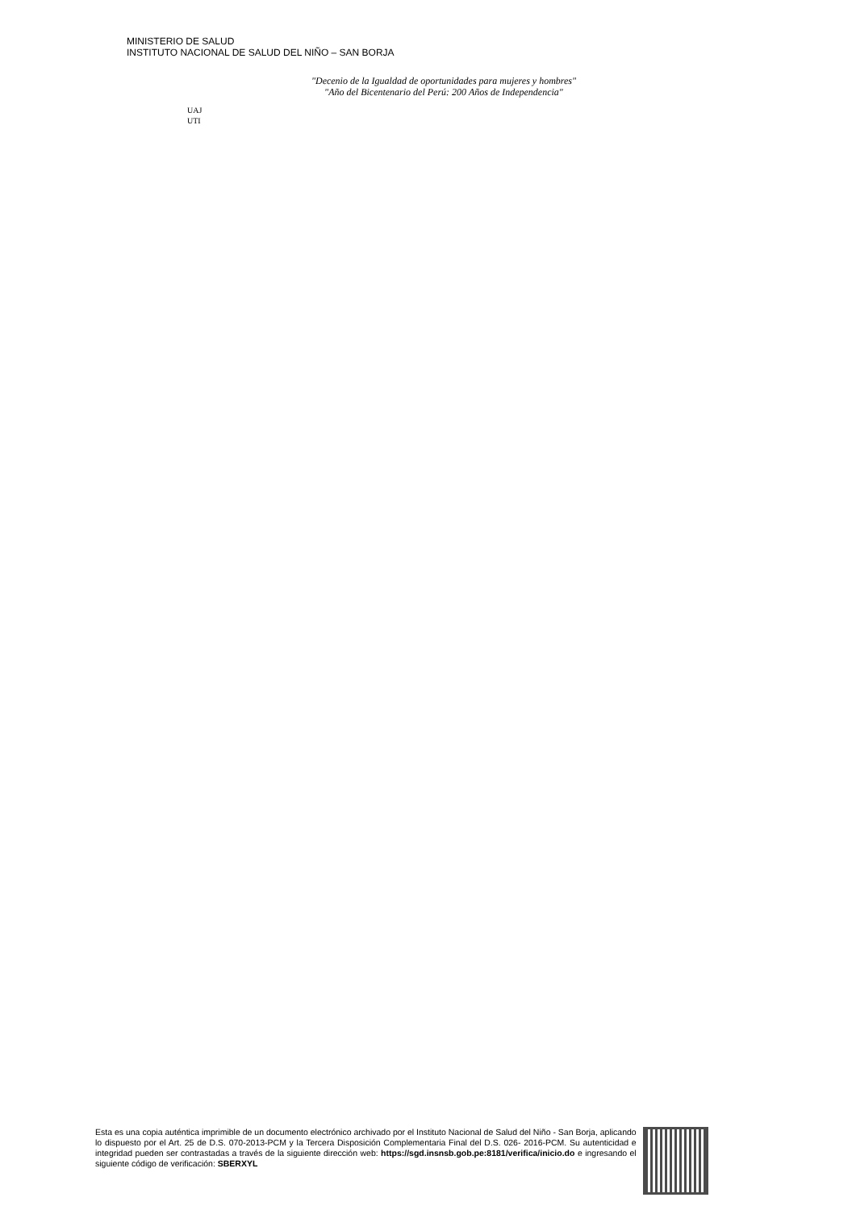MINISTERIO DE SALUD
INSTITUTO NACIONAL DE SALUD DEL NIÑO – SAN BORJA
"Decenio de la Igualdad de oportunidades para mujeres y hombres"
"Año del Bicentenario del Perú: 200 Años de Independencia"
UAJ
UTI
Esta es una copia auténtica imprimible de un documento electrónico archivado por el Instituto Nacional de Salud del Niño - San Borja, aplicando lo dispuesto por el Art. 25 de D.S. 070-2013-PCM y la Tercera Disposición Complementaria Final del D.S. 026- 2016-PCM. Su autenticidad e integridad pueden ser contrastadas a través de la siguiente dirección web: https://sgd.insnsb.gob.pe:8181/verifica/inicio.do e ingresando el siguiente código de verificación: SBERXYL